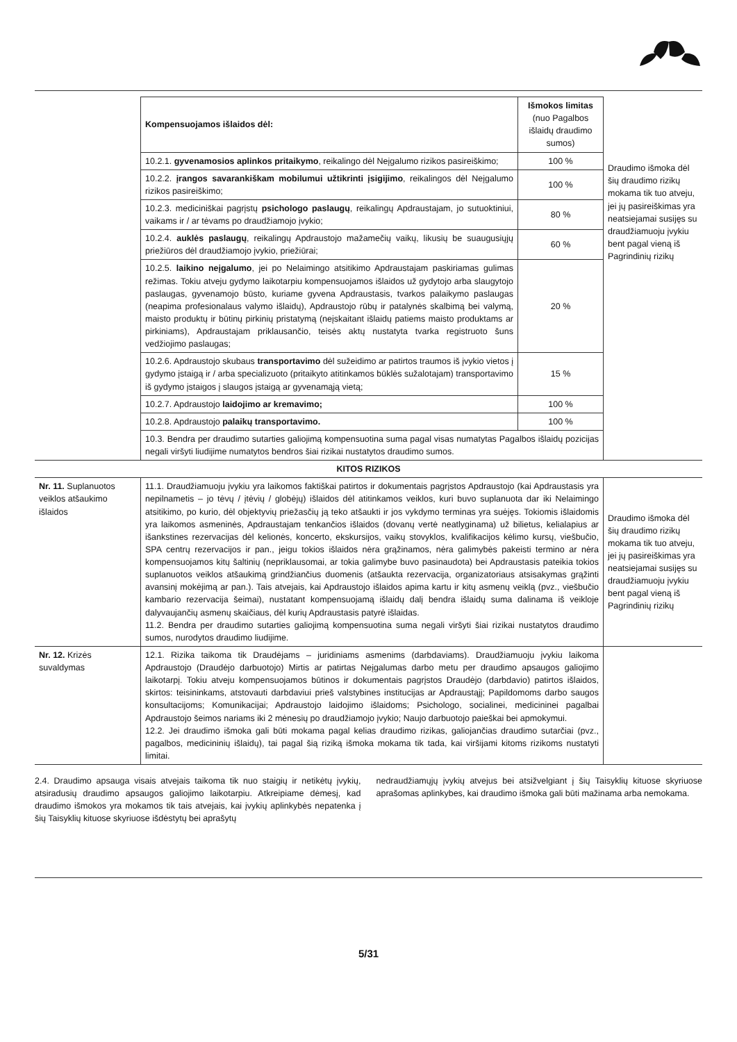| | Kompensuojamos išlaidos dėl: | Išmokos limitas (nuo Pagalbos išlaidų draudimo sumos) | Draudimo išmoka dėl šių draudimo rizikų mokama tik tuo atveju, jei jų pasireiškimas yra neatsiejamai susijęs su draudžiamuoju įvykiu bent pagal vieną iš Pagrindinių rizikų |
| | 10.2.1. gyvenamosios aplinkos pritaikymo , reikalingo dėl Neįgalumo rizikos pasireiškimo; | 100 % | |
| | 10.2.2. įrangos savarankiškam mobilumui užtikrinti įsigijimo , reikalingos dėl Neįgalumo rizikos pasireiškimo; | 100 % | |
| | 10.2.3. mediciniškai pagrįstų psichologo paslaugų , reikalingų Apdraustajam, jo sutuoktiniui, vaikams ir / ar tėvams po draudžiamojo įvykio; | 80 % | |
| | 10.2.4. auklės paslaugų , reikalingų Apdraustojo mažamečių vaikų, likusių be suaugusiųjų priežiūros dėl draudžiamojo įvykio, priežiūrai; | 60 % | |
| | 10.2.5. laikino neįgalumo , jei po Nelaimingo atsitikimo Apdraustajam paskiriamas gulimas režimas. Tokiu atveju gydymo laikotarpiu kompensuojamos išlaidos už gydytojo arba slaugytojo paslaugas, gyvenamojo būsto, kuriame gyvena Apdraustasis, tvarkos palaikymo paslaugas (neapima profesionalaus valymo išlaidų), Apdraustojo rūbų ir patalynės skalbimą bei valymą, maisto produktų ir būtinų pirkinių pristatymą (neįskaitant išlaidų patiems maisto produktams ar pirkiniams), Apdraustajam priklausančio, teisės aktų nustatyta tvarka registruoto šuns vedžiojimo paslaugas; | 20 % | |
| | 10.2.6. Apdraustojo skubaus transportavimo dėl sužeidimo ar patirtos traumos iš įvykio vietos į gydymo įstaigą ir / arba specializuoto (pritaikyto atitinkamos būklės sužalotajam) transportavimo iš gydymo įstaigos į slaugos įstaigą ar gyvenamąją vietą; | 15 % | |
| | 10.2.7. Apdraustojo laidojimo ar kremavimo; | 100 % | |
| | 10.2.8. Apdraustojo palaikų transportavimo. | 100 % | |
| | 10.3. Bendra per draudimo sutarties galiojimą kompensuotina suma pagal visas numatytas Pagalbos išlaidų pozicijas negali viršyti liudijime numatytos bendros šiai rizikai nustatytos draudimo sumos. | | |
| KITOS RIZIKOS | | | |
| Nr. 11. Suplanuotos veiklos atšaukimo išlaidos | 11.1. Draudžiamuoju įvykiu yra laikomos faktiškai patirtos ir dokumentais pagrįstos Apdraustojo (kai Apdraustasis yra nepilnametis – jo tėvų / įtėvių / globėjų) išlaidos dėl atitinkamos veiklos, kuri buvo suplanuota dar iki Nelaimingo atsitikimo, po kurio, dėl objektyvių priežasčių ją teko atšaukti ir jos vykdymo terminas yra suėjęs. Tokiomis išlaidomis yra laikomos asmeninės, Apdraustajam tenkančios išlaidos (dovanų vertė neatlyginama) už bilietus, kelialapius ar išankstines rezervacijas dėl kelionės, koncerto, ekskursijos, vaikų stovyklos, kvalifikacijos kėlimo kursų, viešbučio, SPA centrų rezervacijos ir pan., jeigu tokios išlaidos nėra grąžinamos, nėra galimybės pakeisti termino ar nėra kompensuojamos kitų šaltinių (nepriklausomai, ar tokia galimybe buvo pasinaudota) bei Apdraustasis pateikia tokios suplanuotos veiklos atšaukimą grindžiančius duomenis (atšaukta rezervacija, organizatoriaus atsisakymas grąžinti avansinį mokėjimą ar pan.). Tais atvejais, kai Apdraustojo išlaidos apima kartu ir kitų asmenų veiklą (pvz., viešbučio kambario rezervacija šeimai), nustatant kompensuojamą išlaidų dalį bendra išlaidų suma dalinama iš veikloje dalyvaujančių asmenų skaičiaus, dėl kurių Apdraustasis patyrė išlaidas. 11.2. Bendra per draudimo sutarties galiojimą kompensuotina suma negali viršyti šiai rizikai nustatytos draudimo sumos, nurodytos draudimo liudijime. | | Draudimo išmoka dėl šių draudimo rizikų mokama tik tuo atveju, jei jų pasireiškimas yra neatsiejamai susijęs su draudžiamuoju įvykiu bent pagal vieną iš Pagrindinių rizikų |
| Nr. 12. Krizės suvaldymas | 12.1. Rizika taikoma tik Draudėjams – juridiniams asmenims (darbdaviams). Draudžiamuoju įvykiu laikoma Apdraustojo (Draudėjo darbuotojo) Mirtis ar patirtas Neįgalumas darbo metu per draudimo apsaugos galiojimo laikotarpį. Tokiu atveju kompensuojamos būtinos ir dokumentais pagrįstos Draudėjo (darbdavio) patirtos išlaidos, skirtos: teisininkams, atstovauti darbdaviui prieš valstybines institucijas ar Apdraustąjį; Papildomoms darbo saugos konsultacijoms; Komunikacijai; Apdraustojo laidojimo išlaidoms; Psichologo, socialinei, medicininei pagalbai Apdraustojo šeimos nariams iki 2 mėnesių po draudžiamojo įvykio; Naujo darbuotojo paieškai bei apmokymui. 12.2. Jei draudimo išmoka gali būti mokama pagal kelias draudimo rizikas, galiojančias draudimo sutarčiai (pvz., pagalbos, medicininių išlaidų), tai pagal šią riziką išmoka mokama tik tada, kai viršijami kitoms rizikoms nustatyti limitai. | | |
2.4. Draudimo apsauga visais atvejais taikoma tik nuo staigių ir netikėtų įvykių, atsiradusių draudimo apsaugos galiojimo laikotarpiu. Atkreipiame dėmesį, kad draudimo išmokos yra mokamos tik tais atvejais, kai įvykių aplinkybės nepatenka į šių Taisyklių kituose skyriuose išdėstytų bei aprašytų
nedraudžiamųjų įvykių atvejus bei atsižvelgiant į šių Taisyklių kituose skyriuose aprašomas aplinkybes, kai draudimo išmoka gali būti mažinama arba nemokama.
5/31